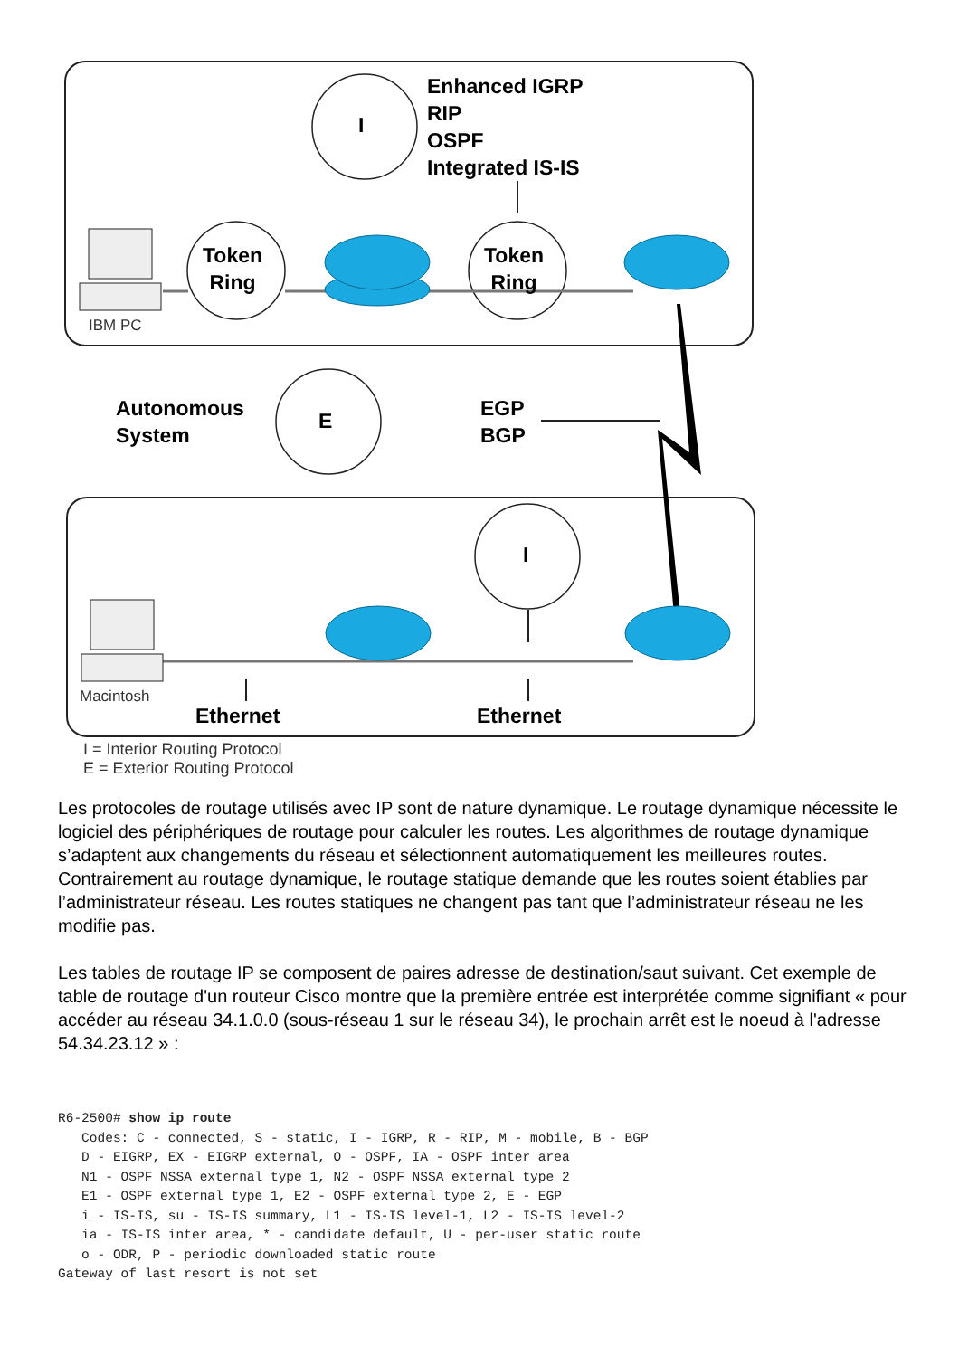Enhanced IGRP
RIP
OSPF
Integrated IS-IS
I
Token
Ring
Token
Ring
IBM PC
Autonomous
System
E
EGP
BGP
I
Macintosh
Ethernet Ethernet
I = Interior Routing Protocol
E = Exterior Routing Protocol
Les protocoles de routage utilisés avec IP sont de nature dynamique. Le routage dynamique nécessite le logiciel des périphériques de routage pour calculer les routes. Les algorithmes de routage dynamique s’adaptent aux changements du réseau et sélectionnent automatiquement les meilleures routes. Contrairement au routage dynamique, le routage statique demande que les routes soient établies par l’administrateur réseau. Les routes statiques ne changent pas tant que l’administrateur réseau ne les modifie pas.
Les tables de routage IP se composent de paires adresse de destination/saut suivant. Cet exemple de table de routage d'un routeur Cisco montre que la première entrée est interprétée comme signifiant « pour accéder au réseau 34.1.0.0 (sous-réseau 1 sur le réseau 34), le prochain arrêt est le noeud à l'adresse 54.34.23.12 » :
R6-2500# show ip route
   Codes: C - connected, S - static, I - IGRP, R - RIP, M - mobile, B - BGP
   D - EIGRP, EX - EIGRP external, O - OSPF, IA - OSPF inter area
   N1 - OSPF NSSA external type 1, N2 - OSPF NSSA external type 2
   E1 - OSPF external type 1, E2 - OSPF external type 2, E - EGP
   i - IS-IS, su - IS-IS summary, L1 - IS-IS level-1, L2 - IS-IS level-2
   ia - IS-IS inter area, * - candidate default, U - per-user static route
   o - ODR, P - periodic downloaded static route
Gateway of last resort is not set